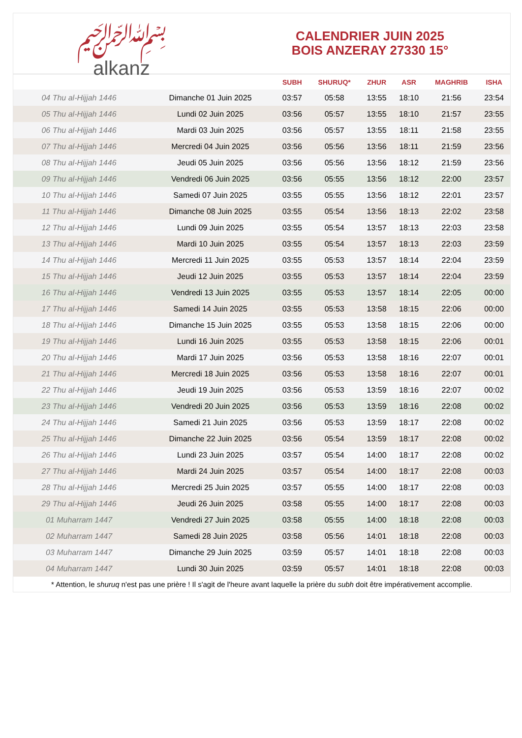﷽
alkanz
CALENDRIER JUIN 2025
BOIS ANZERAY 27330 15°
| | | SUBH | SHURUQ* | ZHUR | ASR | MAGHRIB | ISHA |
| --- | --- | --- | --- | --- | --- | --- | --- |
| 04 Thu al-Hijjah 1446 | Dimanche 01 Juin 2025 | 03:57 | 05:58 | 13:55 | 18:10 | 21:56 | 23:54 |
| 05 Thu al-Hijjah 1446 | Lundi 02 Juin 2025 | 03:56 | 05:57 | 13:55 | 18:10 | 21:57 | 23:55 |
| 06 Thu al-Hijjah 1446 | Mardi 03 Juin 2025 | 03:56 | 05:57 | 13:55 | 18:11 | 21:58 | 23:55 |
| 07 Thu al-Hijjah 1446 | Mercredi 04 Juin 2025 | 03:56 | 05:56 | 13:56 | 18:11 | 21:59 | 23:56 |
| 08 Thu al-Hijjah 1446 | Jeudi 05 Juin 2025 | 03:56 | 05:56 | 13:56 | 18:12 | 21:59 | 23:56 |
| 09 Thu al-Hijjah 1446 | Vendredi 06 Juin 2025 | 03:56 | 05:55 | 13:56 | 18:12 | 22:00 | 23:57 |
| 10 Thu al-Hijjah 1446 | Samedi 07 Juin 2025 | 03:55 | 05:55 | 13:56 | 18:12 | 22:01 | 23:57 |
| 11 Thu al-Hijjah 1446 | Dimanche 08 Juin 2025 | 03:55 | 05:54 | 13:56 | 18:13 | 22:02 | 23:58 |
| 12 Thu al-Hijjah 1446 | Lundi 09 Juin 2025 | 03:55 | 05:54 | 13:57 | 18:13 | 22:03 | 23:58 |
| 13 Thu al-Hijjah 1446 | Mardi 10 Juin 2025 | 03:55 | 05:54 | 13:57 | 18:13 | 22:03 | 23:59 |
| 14 Thu al-Hijjah 1446 | Mercredi 11 Juin 2025 | 03:55 | 05:53 | 13:57 | 18:14 | 22:04 | 23:59 |
| 15 Thu al-Hijjah 1446 | Jeudi 12 Juin 2025 | 03:55 | 05:53 | 13:57 | 18:14 | 22:04 | 23:59 |
| 16 Thu al-Hijjah 1446 | Vendredi 13 Juin 2025 | 03:55 | 05:53 | 13:57 | 18:14 | 22:05 | 00:00 |
| 17 Thu al-Hijjah 1446 | Samedi 14 Juin 2025 | 03:55 | 05:53 | 13:58 | 18:15 | 22:06 | 00:00 |
| 18 Thu al-Hijjah 1446 | Dimanche 15 Juin 2025 | 03:55 | 05:53 | 13:58 | 18:15 | 22:06 | 00:00 |
| 19 Thu al-Hijjah 1446 | Lundi 16 Juin 2025 | 03:55 | 05:53 | 13:58 | 18:15 | 22:06 | 00:01 |
| 20 Thu al-Hijjah 1446 | Mardi 17 Juin 2025 | 03:56 | 05:53 | 13:58 | 18:16 | 22:07 | 00:01 |
| 21 Thu al-Hijjah 1446 | Mercredi 18 Juin 2025 | 03:56 | 05:53 | 13:58 | 18:16 | 22:07 | 00:01 |
| 22 Thu al-Hijjah 1446 | Jeudi 19 Juin 2025 | 03:56 | 05:53 | 13:59 | 18:16 | 22:07 | 00:02 |
| 23 Thu al-Hijjah 1446 | Vendredi 20 Juin 2025 | 03:56 | 05:53 | 13:59 | 18:16 | 22:08 | 00:02 |
| 24 Thu al-Hijjah 1446 | Samedi 21 Juin 2025 | 03:56 | 05:53 | 13:59 | 18:17 | 22:08 | 00:02 |
| 25 Thu al-Hijjah 1446 | Dimanche 22 Juin 2025 | 03:56 | 05:54 | 13:59 | 18:17 | 22:08 | 00:02 |
| 26 Thu al-Hijjah 1446 | Lundi 23 Juin 2025 | 03:57 | 05:54 | 14:00 | 18:17 | 22:08 | 00:02 |
| 27 Thu al-Hijjah 1446 | Mardi 24 Juin 2025 | 03:57 | 05:54 | 14:00 | 18:17 | 22:08 | 00:03 |
| 28 Thu al-Hijjah 1446 | Mercredi 25 Juin 2025 | 03:57 | 05:55 | 14:00 | 18:17 | 22:08 | 00:03 |
| 29 Thu al-Hijjah 1446 | Jeudi 26 Juin 2025 | 03:58 | 05:55 | 14:00 | 18:17 | 22:08 | 00:03 |
| 01 Muharram 1447 | Vendredi 27 Juin 2025 | 03:58 | 05:55 | 14:00 | 18:18 | 22:08 | 00:03 |
| 02 Muharram 1447 | Samedi 28 Juin 2025 | 03:58 | 05:56 | 14:01 | 18:18 | 22:08 | 00:03 |
| 03 Muharram 1447 | Dimanche 29 Juin 2025 | 03:59 | 05:57 | 14:01 | 18:18 | 22:08 | 00:03 |
| 04 Muharram 1447 | Lundi 30 Juin 2025 | 03:59 | 05:57 | 14:01 | 18:18 | 22:08 | 00:03 |
* Attention, le shuruq n'est pas une prière ! Il s'agit de l'heure avant laquelle la prière du subh doit être impérativement accomplie.